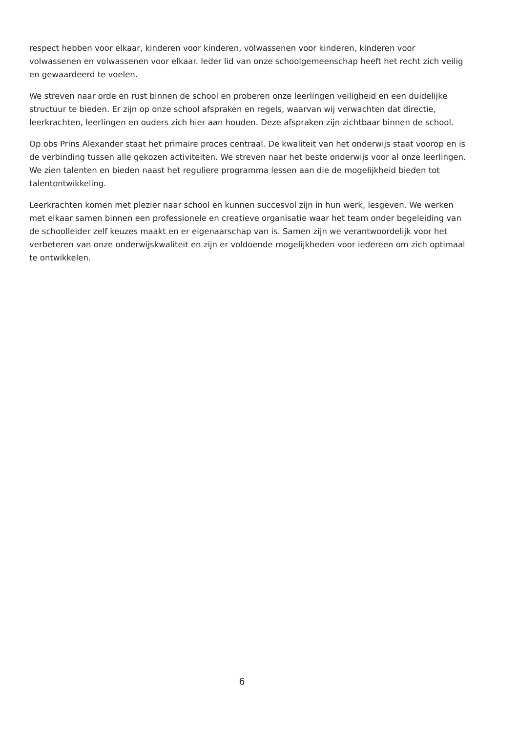respect hebben voor elkaar, kinderen voor kinderen, volwassenen voor kinderen, kinderen voor volwassenen en volwassenen voor elkaar. Ieder lid van onze schoolgemeenschap heeft het recht zich veilig en gewaardeerd te voelen.
We streven naar orde en rust binnen de school en proberen onze leerlingen veiligheid en een duidelijke structuur te bieden. Er zijn op onze school afspraken en regels, waarvan wij verwachten dat directie, leerkrachten, leerlingen en ouders zich hier aan houden. Deze afspraken zijn zichtbaar binnen de school.
Op obs Prins Alexander staat het primaire proces centraal. De kwaliteit van het onderwijs staat voorop en is de verbinding tussen alle gekozen activiteiten. We streven naar het beste onderwijs voor al onze leerlingen. We zien talenten en bieden naast het reguliere programma lessen aan die de mogelijkheid bieden tot talentontwikkeling.
Leerkrachten komen met plezier naar school en kunnen succesvol zijn in hun werk, lesgeven. We werken met elkaar samen binnen een professionele en creatieve organisatie waar het team onder begeleiding van de schoolleider zelf keuzes maakt en er eigenaarschap van is. Samen zijn we verantwoordelijk voor het verbeteren van onze onderwijskwaliteit en zijn er voldoende mogelijkheden voor iedereen om zich optimaal te ontwikkelen.
6